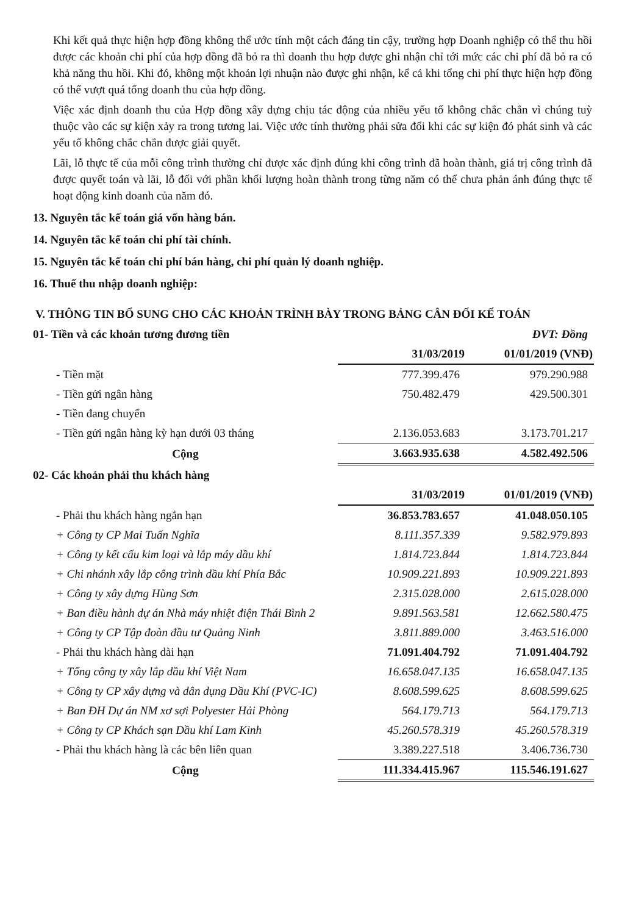Khi kết quả thực hiện hợp đồng không thể ước tính một cách đáng tin cậy, trường hợp Doanh nghiệp có thể thu hồi được các khoản chi phí của hợp đồng đã bỏ ra thì doanh thu hợp được ghi nhận chỉ tới mức các chi phí đã bỏ ra có khả năng thu hồi. Khi đó, không một khoản lợi nhuận nào được ghi nhận, kể cả khi tổng chi phí thực hiện hợp đồng có thể vượt quá tổng doanh thu của hợp đồng.
Việc xác định doanh thu của Hợp đồng xây dựng chịu tác động của nhiều yếu tố không chắc chắn vì chúng tuỳ thuộc vào các sự kiện xảy ra trong tương lai. Việc ước tính thường phải sửa đổi khi các sự kiện đó phát sinh và các yếu tố không chắc chắn được giải quyết.
Lãi, lỗ thực tế của mỗi công trình thường chỉ được xác định đúng khi công trình đã hoàn thành, giá trị công trình đã được quyết toán và lãi, lỗ đối với phần khối lượng hoàn thành trong từng năm có thể chưa phản ánh đúng thực tế hoạt động kinh doanh của năm đó.
13. Nguyên tắc kế toán giá vốn hàng bán.
14. Nguyên tắc kế toán chi phí tài chính.
15. Nguyên tắc kế toán chi phí bán hàng, chi phí quản lý doanh nghiệp.
16. Thuế thu nhập doanh nghiệp:
V. THÔNG TIN BỔ SUNG CHO CÁC KHOẢN TRÌNH BÀY TRONG BẢNG CÂN ĐỐI KẾ TOÁN
| 01- Tiền và các khoản tương đương tiền | | ĐVT: Đồng |
| | 31/03/2019 | 01/01/2019 (VNĐ) |
| - Tiền mặt | 777.399.476 | 979.290.988 |
| - Tiền gửi ngân hàng | 750.482.479 | 429.500.301 |
| - Tiền đang chuyển | | |
| - Tiền gửi ngân hàng kỳ hạn dưới 03 tháng | 2.136.053.683 | 3.173.701.217 |
| Cộng | 3.663.935.638 | 4.582.492.506 |
| 02- Các khoản phải thu khách hàng | | |
| | 31/03/2019 | 01/01/2019 (VNĐ) |
| - Phải thu khách hàng ngắn hạn | 36.853.783.657 | 41.048.050.105 |
| + Công ty CP Mai Tuấn Nghĩa | 8.111.357.339 | 9.582.979.893 |
| + Công ty kết cấu kim loại và lắp máy dầu khí | 1.814.723.844 | 1.814.723.844 |
| + Chi nhánh xây lắp công trình dầu khí Phía Bắc | 10.909.221.893 | 10.909.221.893 |
| + Công ty xây dựng Hùng Sơn | 2.315.028.000 | 2.615.028.000 |
| + Ban điều hành dự án Nhà máy nhiệt điện Thái Bình 2 | 9.891.563.581 | 12.662.580.475 |
| + Công ty CP Tập đoàn đầu tư Quảng Ninh | 3.811.889.000 | 3.463.516.000 |
| - Phải thu khách hàng dài hạn | 71.091.404.792 | 71.091.404.792 |
| + Tổng công ty xây lắp dầu khí Việt Nam | 16.658.047.135 | 16.658.047.135 |
| + Công ty CP xây dựng và dân dụng Dầu Khí (PVC-IC) | 8.608.599.625 | 8.608.599.625 |
| + Ban ĐH Dự án NM xơ sợi Polyester Hải Phòng | 564.179.713 | 564.179.713 |
| + Công ty CP Khách sạn Dầu khí Lam Kinh | 45.260.578.319 | 45.260.578.319 |
| - Phải thu khách hàng là các bên liên quan | 3.389.227.518 | 3.406.736.730 |
| Cộng | 111.334.415.967 | 115.546.191.627 |